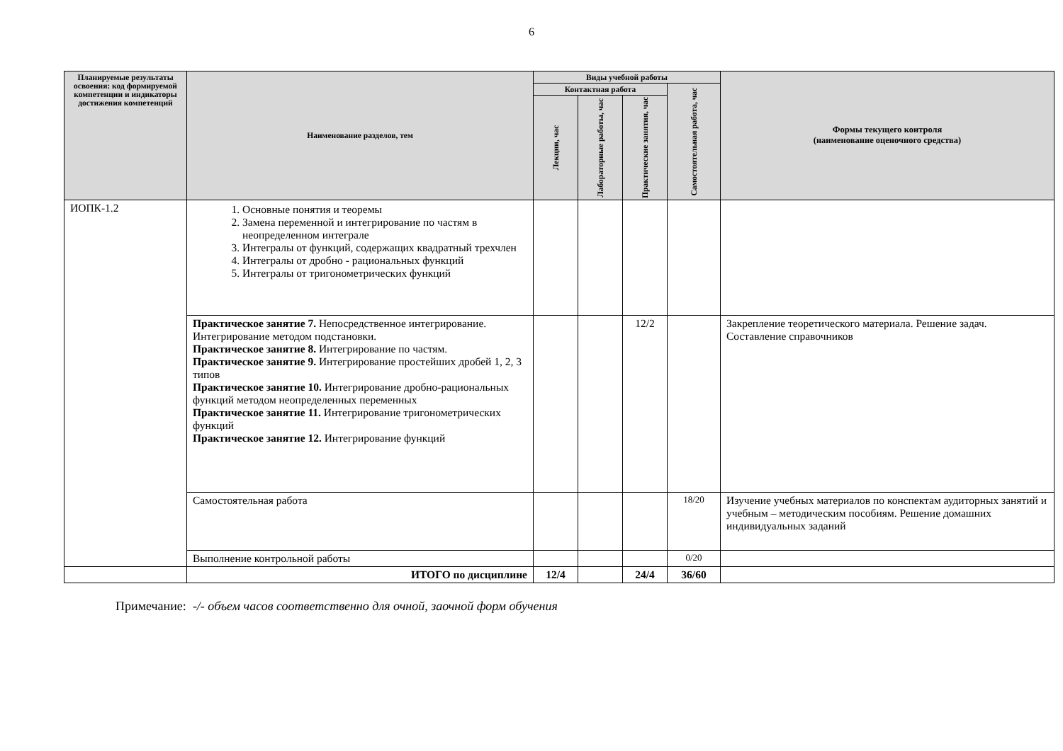6
| Планируемые результаты освоения: код формируемой компетенции и индикаторы достижения компетенций | Наименование разделов, тем | Виды учебной работы | | | | Формы текущего контроля (наименование оценочного средства) |
| --- | --- | --- | --- | --- | --- | --- |
| | | Контактная работа | | | Самостоятельная работа, час | |
| | | Лекции, час | Лабораторные работы, час | Практические занятия, час | | |
| ИОПК-1.2 | 1. Основные понятия и теоремы 2. Замена переменной и интегрирование по частям в неопределенном интеграле 3. Интегралы от функций, содержащих квадратный трехчлен 4. Интегралы от дробно - рациональных функций 5. Интегралы от тригонометрических функций | | | | | |
| | Практическое занятие 7. Непосредственное интегрирование. Интегрирование методом подстановки. Практическое занятие 8. Интегрирование по частям. Практическое занятие 9. Интегрирование простейших дробей 1, 2, 3 типов Практическое занятие 10. Интегрирование дробно-рациональных функций методом неопределенных переменных Практическое занятие 11. Интегрирование тригонометрических функций Практическое занятие 12. Интегрирование функций | | | 12/2 | | Закрепление теоретического материала. Решение задач. Составление справочников |
| | Самостоятельная работа | | | | 18/20 | Изучение учебных материалов по конспектам аудиторных занятий и учебным – методическим пособиям. Решение домашних индивидуальных заданий |
| | Выполнение контрольной работы | | | | 0/20 | |
| | ИТОГО по дисциплине | 12/4 | | 24/4 | 36/60 | |
Примечание: -/- объем часов соответственно для очной, заочной форм обучения